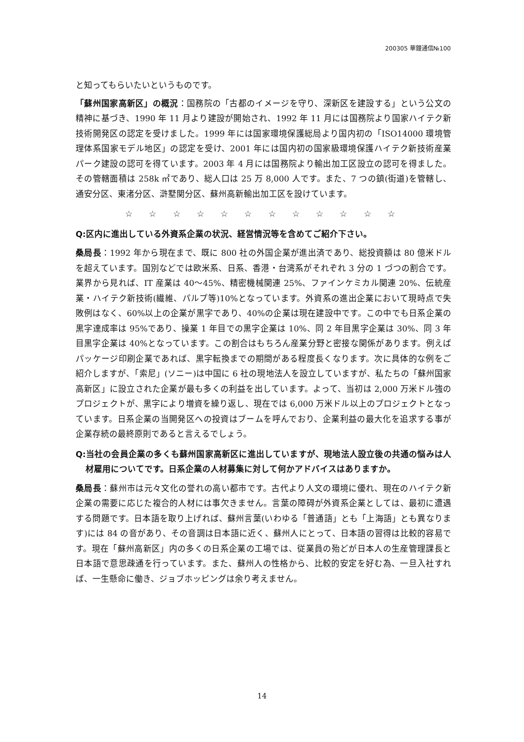200305 華鐘通信№100
と知ってもらいたいというものです。
「蘇州国家高新区」の概況：国務院の「古都のイメージを守り、深新区を建設する」という公文の精神に基づき、1990 年 11 月より建設が開始され、1992 年 11 月には国務院より国家ハイテク新技術開発区の認定を受けました。1999 年には国家環境保護総局より国内初の「ISO14000 環境管理体系国家モデル地区」の認定を受け、2001 年には国内初の国家級環境保護ハイテク新技術産業パーク建設の認可を得ています。2003 年 4 月には国務院より輸出加工区設立の認可を得ました。その管轄面積は 258k ㎡であり、総人口は 25 万 8,000 人です。また、7 つの鎮(街道)を管轄し、通安分区、東渚分区、滸墅関分区、蘇州高新輸出加工区を設けています。
☆ ☆ ☆ ☆ ☆ ☆ ☆ ☆ ☆ ☆ ☆ ☆
Q:区内に進出している外資系企業の状況、経営情況等を含めてご紹介下さい。
桑局長：1992 年から現在まで、既に 800 社の外国企業が進出済であり、総投資額は 80 億米ドルを超えています。国別などでは欧米系、日系、香港・台湾系がそれぞれ 3 分の 1 づつの割合です。業界から見れば、IT 産業は 40～45%、精密機械関連 25%、ファインケミカル関連 20%、伝統産業・ハイテク新技術(繊維、パルプ等)10%となっています。外資系の進出企業において現時点で失敗例はなく、60%以上の企業が黒字であり、40%の企業は現在建設中です。この中でも日系企業の黒字達成率は 95%であり、操業 1 年目での黒字企業は 10%、同 2 年目黒字企業は 30%、同 3 年目黒字企業は 40%となっています。この割合はもちろん産業分野と密接な関係があります。例えばパッケージ印刷企業であれば、黒字転換までの期間がある程度長くなります。次に具体的な例をご紹介しますが、「索尼」(ソニー)は中国に 6 社の現地法人を設立していますが、私たちの「蘇州国家高新区」に設立された企業が最も多くの利益を出しています。よって、当初は 2,000 万米ドル強のプロジェクトが、黒字により増資を繰り返し、現在では 6,000 万米ドル以上のプロジェクトとなっています。日系企業の当開発区への投資はブームを呼んでおり、企業利益の最大化を追求する事が企業存続の最終原則であると言えるでしょう。
Q:当社の会員企業の多くも蘇州国家高新区に進出していますが、現地法人設立後の共通の悩みは人材雇用についてです。日系企業の人材募集に対して何かアドバイスはありますか。
桑局長：蘇州市は元々文化の誉れの高い都市です。古代より人文の環境に優れ、現在のハイテク新企業の需要に応じた複合的人材には事欠きません。言葉の障碍が外資系企業としては、最初に遭遇する問題です。日本語を取り上げれば、蘇州言葉(いわゆる「普通語」とも「上海語」とも異なります)には 84 の音があり、その音調は日本語に近く、蘇州人にとって、日本語の習得は比較的容易です。現在「蘇州高新区」内の多くの日系企業の工場では、従業員の殆どが日本人の生産管理課長と日本語で意思疎通を行っています。また、蘇州人の性格から、比較的安定を好む為、一旦入社すれば、一生懸命に働き、ジョブホッピングは余り考えません。
14